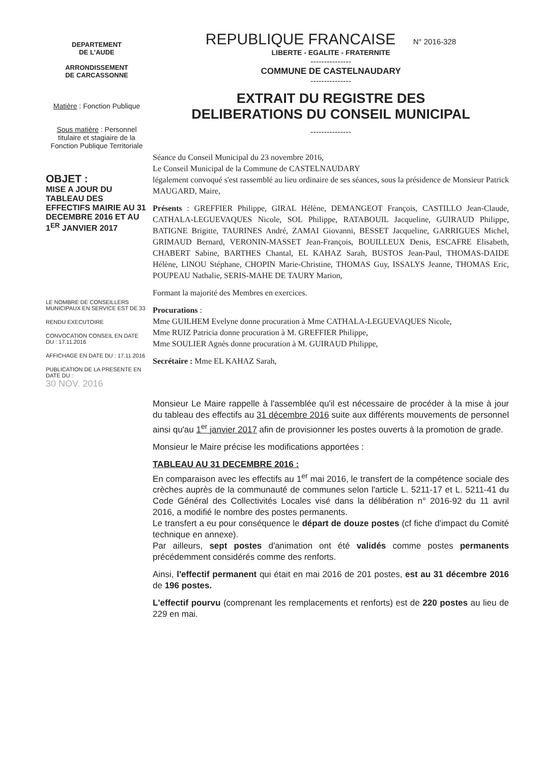DEPARTEMENT
DE L'AUDE
ARRONDISSEMENT
DE CARCASSONNE
Matière : Fonction Publique
Sous matière : Personnel titulaire et stagiaire de la Fonction Publique Territoriale
OBJET :
MISE A JOUR DU TABLEAU DES EFFECTIFS MAIRIE AU 31 DECEMBRE 2016 ET AU 1<sup>ER</sup> JANVIER 2017
LE NOMBRE DE CONSEILLERS MUNICIPAUX EN SERVICE EST DE 33
RENDU EXECUTOIRE
CONVOCATION CONSEIL EN DATE DU : 17.11.2016
AFFICHAGE EN DATE DU : 17.11.2016
PUBLICATION DE LA PRESENTE EN DATE DU :
30 NOV. 2016
REPUBLIQUE FRANCAISE N° 2016-328
LIBERTE - EGALITE - FRATERNITE
---------------
COMMUNE DE CASTELNAUDARY
---------------
EXTRAIT DU REGISTRE DES
DELIBERATIONS DU CONSEIL MUNICIPAL
---------------
Séance du Conseil Municipal du 23 novembre 2016,
Le Conseil Municipal de la Commune de CASTELNAUDARY
légalement convoqué s'est rassemblé au lieu ordinaire de ses séances, sous la présidence de Monsieur Patrick MAUGARD, Maire,
Présents : GREFFIER Philippe, GIRAL Hélène, DEMANGEOT François, CASTILLO Jean-Claude, CATHALA-LEGUEVAQUES Nicole, SOL Philippe, RATABOUIL Jacqueline, GUIRAUD Philippe, BATIGNE Brigitte, TAURINES André, ZAMAI Giovanni, BESSET Jacqueline, GARRIGUES Michel, GRIMAUD Bernard, VERONIN-MASSET Jean-François, BOUILLEUX Denis, ESCAFRE Elisabeth, CHABERT Sabine, BARTHES Chantal, EL KAHAZ Sarah, BUSTOS Jean-Paul, THOMAS-DAIDE Hélène, LINOU Stéphane, CHOPIN Marie-Christine, THOMAS Guy, ISSALYS Jeanne, THOMAS Eric, POUPEAU Nathalie, SERIS-MAHE DE TAURY Marion,
Formant la majorité des Membres en exercices.
Procurations :
Mme GUILHEM Evelyne donne procuration à Mme CATHALA-LEGUEVAQUES Nicole,
Mme RUIZ Patricia donne procuration à M. GREFFIER Philippe,
Mme SOULIER Agnès donne procuration à M. GUIRAUD Philippe,
Secrétaire : Mme EL KAHAZ Sarah,
Monsieur Le Maire rappelle à l'assemblée qu'il est nécessaire de procéder à la mise à jour du tableau des effectifs au 31 décembre 2016 suite aux différents mouvements de personnel ainsi qu'au 1<sup>er</sup> janvier 2017 afin de provisionner les postes ouverts à la promotion de grade.
Monsieur le Maire précise les modifications apportées :
TABLEAU AU 31 DECEMBRE 2016 :
En comparaison avec les effectifs au 1<sup>er</sup> mai 2016, le transfert de la compétence sociale des crèches auprès de la communauté de communes selon l'article L. 5211-17 et L. 5211-41 du Code Général des Collectivités Locales visé dans la délibération n° 2016-92 du 11 avril 2016, a modifié le nombre des postes permanents.
Le transfert a eu pour conséquence le départ de douze postes (cf fiche d'impact du Comité technique en annexe).
Par ailleurs, sept postes d'animation ont été validés comme postes permanents précédemment considérés comme des renforts.
Ainsi, l'effectif permanent qui était en mai 2016 de 201 postes, est au 31 décembre 2016 de 196 postes.
L'effectif pourvu (comprenant les remplacements et renforts) est de 220 postes au lieu de 229 en mai.